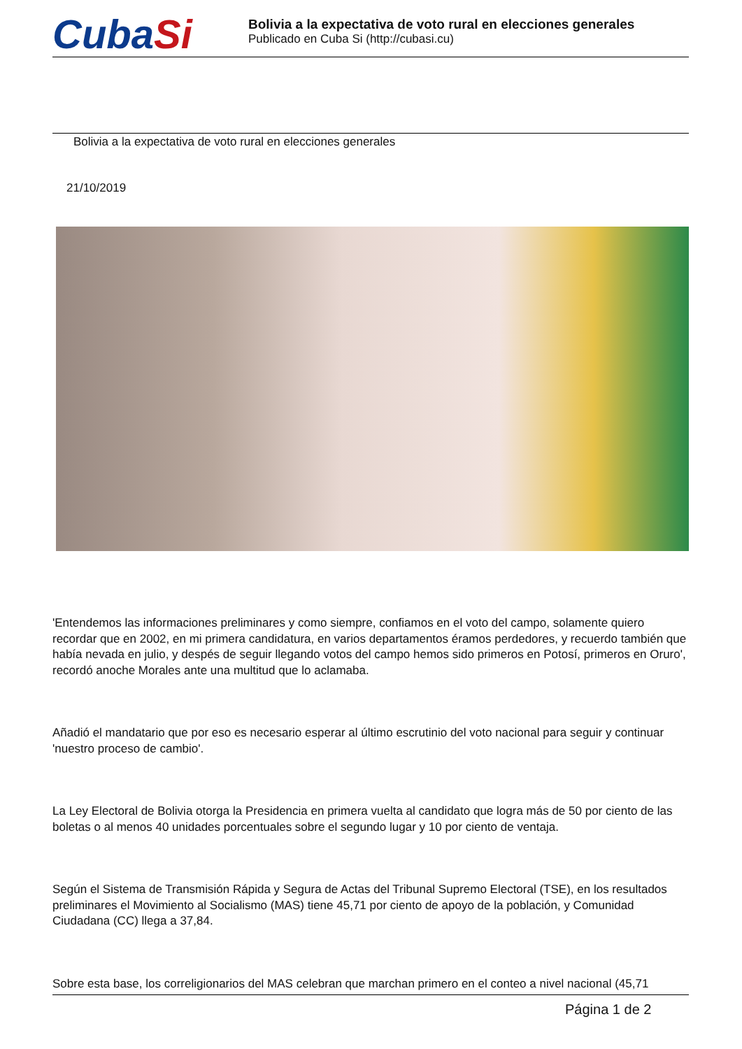CubaSi
Bolivia a la expectativa de voto rural en elecciones generales
Publicado en Cuba Si (http://cubasi.cu)
Bolivia a la expectativa de voto rural en elecciones generales
21/10/2019
'Entendemos las informaciones preliminares y como siempre, confiamos en el voto del campo, solamente quiero recordar que en 2002, en mi primera candidatura, en varios departamentos éramos perdedores, y recuerdo también que había nevada en julio, y despés de seguir llegando votos del campo hemos sido primeros en Potosí, primeros en Oruro', recordó anoche Morales ante una multitud que lo aclamaba.
Añadió el mandatario que por eso es necesario esperar al último escrutinio del voto nacional para seguir y continuar 'nuestro proceso de cambio'.
La Ley Electoral de Bolivia otorga la Presidencia en primera vuelta al candidato que logra más de 50 por ciento de las boletas o al menos 40 unidades porcentuales sobre el segundo lugar y 10 por ciento de ventaja.
Según el Sistema de Transmisión Rápida y Segura de Actas del Tribunal Supremo Electoral (TSE), en los resultados preliminares el Movimiento al Socialismo (MAS) tiene 45,71 por ciento de apoyo de la población, y Comunidad Ciudadana (CC) llega a 37,84.
Sobre esta base, los correligionarios del MAS celebran que marchan primero en el conteo a nivel nacional (45,71
Página 1 de 2